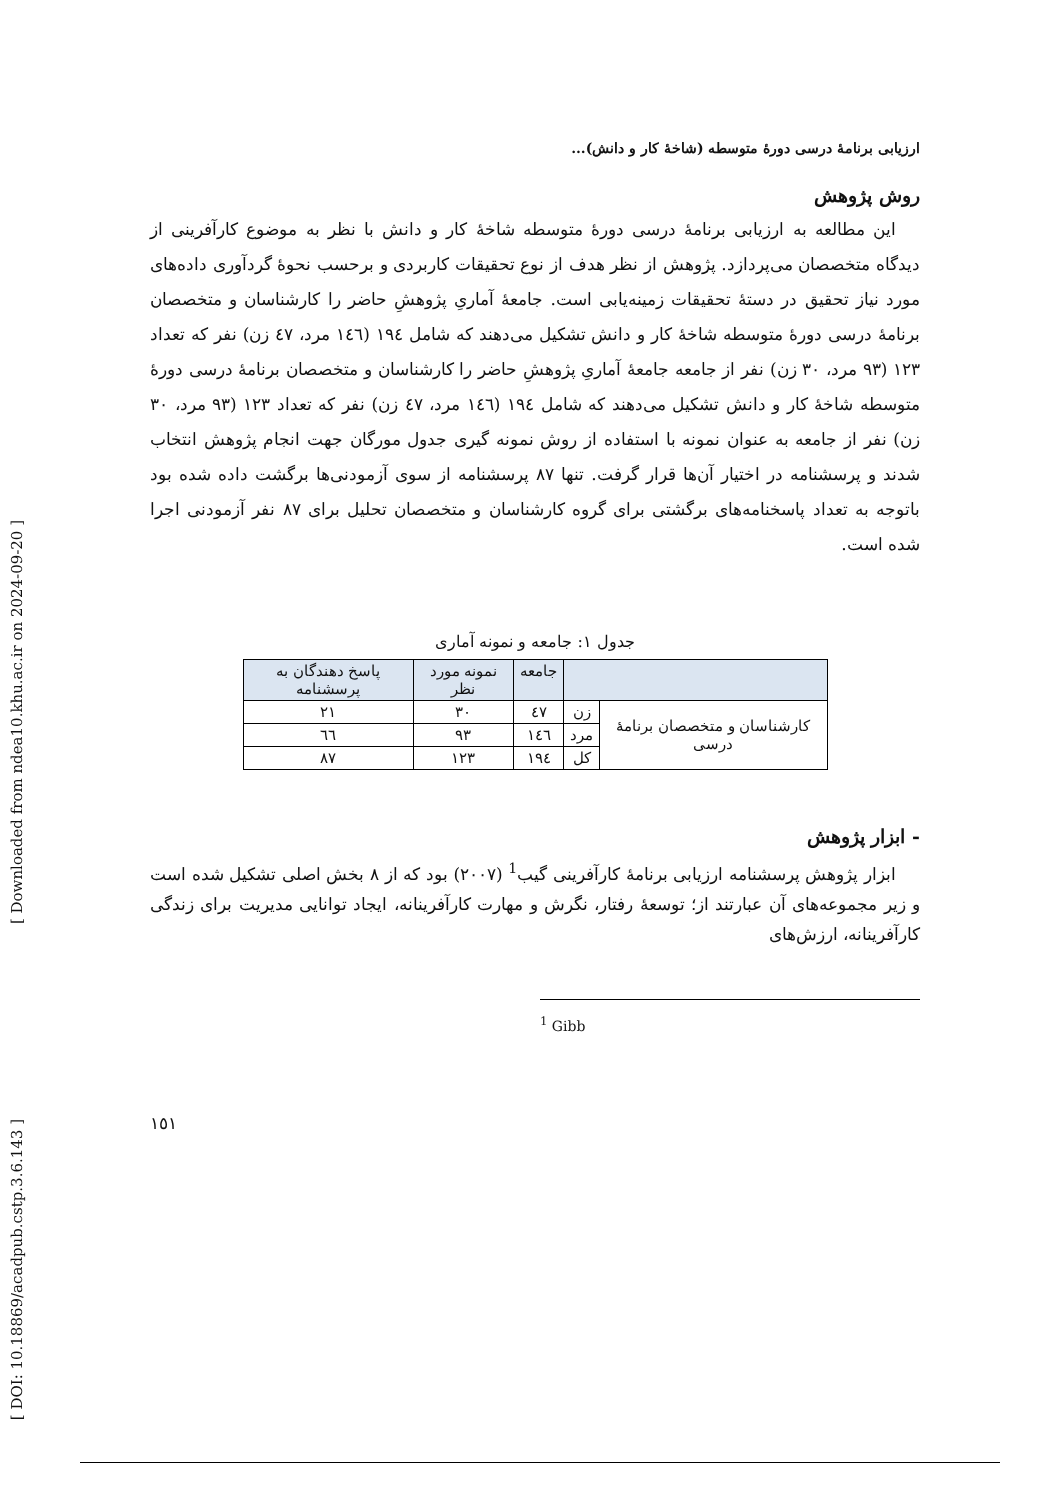[ Downloaded from ndea10.khu.ac.ir on 2024-09-20 ]
[ DOI: 10.18869/acadpub.cstp.3.6.143 ]
ارزیابی برنامهٔ درسی دورهٔ متوسطه (شاخهٔ کار و دانش)...
روش پژوهش
این مطالعه به ارزیابی برنامهٔ درسی دورهٔ متوسطه شاخهٔ کار و دانش با نظر به موضوع کارآفرینی از دیدگاه متخصصان می‌پردازد. پژوهش از نظر هدف از نوع تحقیقات کاربردی و برحسب نحوهٔ گردآوری داده‌های مورد نیاز تحقیق در دستهٔ تحقیقات زمینه‌یابی است. جامعهٔ آماریِ پژوهشِ حاضر را کارشناسان و متخصصان برنامهٔ درسی دورهٔ متوسطه شاخهٔ کار و دانش تشکیل می‌دهند که شامل ١٩٤ (١٤٦ مرد، ٤٧ زن) نفر که تعداد ١٢٣ (٩٣ مرد، ٣٠ زن) نفر از جامعه جامعهٔ آماریِ پژوهشِ حاضر را کارشناسان و متخصصان برنامهٔ درسی دورهٔ متوسطه شاخهٔ کار و دانش تشکیل می‌دهند که شامل ١٩٤ (١٤٦ مرد، ٤٧ زن) نفر که تعداد ١٢٣ (٩٣ مرد، ٣٠ زن) نفر از جامعه به عنوان نمونه با استفاده از روش نمونه گیری جدول مورگان جهت انجام پژوهش انتخاب شدند و پرسشنامه در اختیار آن‌ها قرار گرفت. تنها ٨٧ پرسشنامه از سوی آزمودنی‌ها برگشت داده شده بود باتوجه به تعداد پاسخنامه‌های برگشتی برای گروه کارشناسان و متخصصان تحلیل برای ٨٧ نفر آزمودنی اجرا شده است.
جدول ١: جامعه و نمونه آماری
| | | جامعه | نمونه مورد نظر | پاسخ دهندگان به پرسشنامه |
| --- | --- | --- | --- | --- |
| کارشناسان و متخصصان برنامهٔ درسی | زن | ٤٧ | ٣٠ | ٢١ |
| | مرد | ١٤٦ | ٩٣ | ٦٦ |
| | کل | ١٩٤ | ١٢٣ | ٨٧ |
- ابزار پژوهش
ابزار پژوهش پرسشنامه ارزیابی برنامهٔ کارآفرینی گیب<sup>1</sup> (٢٠٠٧) بود که از ٨ بخش اصلی تشکیل شده است و زیر مجموعه‌های آن عبارتند از؛ توسعهٔ رفتار، نگرش و مهارت کارآفرینانه، ایجاد توانایی مدیریت برای زندگی کارآفرینانه، ارزش‌های
<sup>1</sup> Gibb
١٥١